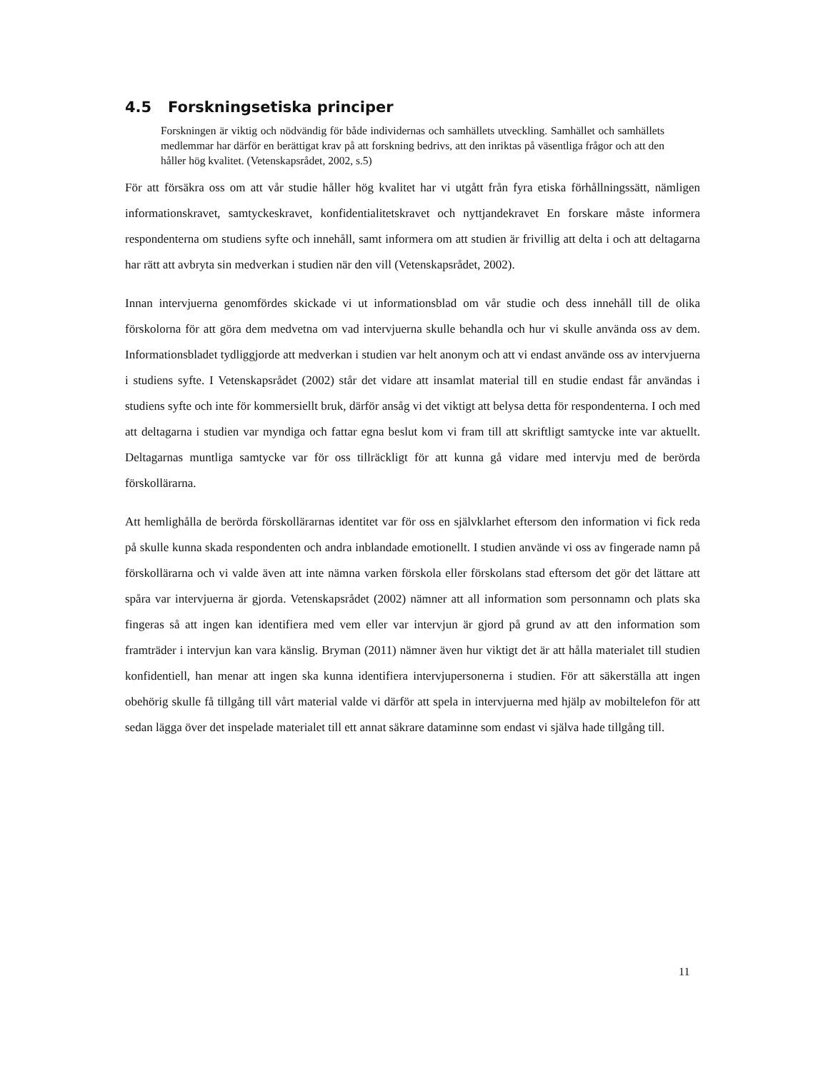4.5 Forskningsetiska principer
Forskningen är viktig och nödvändig för både individernas och samhällets utveckling. Samhället och samhällets medlemmar har därför en berättigat krav på att forskning bedrivs, att den inriktas på väsentliga frågor och att den håller hög kvalitet. (Vetenskapsrådet, 2002, s.5)
För att försäkra oss om att vår studie håller hög kvalitet har vi utgått från fyra etiska förhållningssätt, nämligen informationskravet, samtyckeskravet, konfidentialitetskravet och nyttjandekravet En forskare måste informera respondenterna om studiens syfte och innehåll, samt informera om att studien är frivillig att delta i och att deltagarna har rätt att avbryta sin medverkan i studien när den vill (Vetenskapsrådet, 2002).
Innan intervjuerna genomfördes skickade vi ut informationsblad om vår studie och dess innehåll till de olika förskolorna för att göra dem medvetna om vad intervjuerna skulle behandla och hur vi skulle använda oss av dem. Informationsbladet tydliggjorde att medverkan i studien var helt anonym och att vi endast använde oss av intervjuerna i studiens syfte. I Vetenskapsrådet (2002) står det vidare att insamlat material till en studie endast får användas i studiens syfte och inte för kommersiellt bruk, därför ansåg vi det viktigt att belysa detta för respondenterna. I och med att deltagarna i studien var myndiga och fattar egna beslut kom vi fram till att skriftligt samtycke inte var aktuellt. Deltagarnas muntliga samtycke var för oss tillräckligt för att kunna gå vidare med intervju med de berörda förskollärarna.
Att hemlighålla de berörda förskollärarnas identitet var för oss en självklarhet eftersom den information vi fick reda på skulle kunna skada respondenten och andra inblandade emotionellt. I studien använde vi oss av fingerade namn på förskollärarna och vi valde även att inte nämna varken förskola eller förskolans stad eftersom det gör det lättare att spåra var intervjuerna är gjorda. Vetenskapsrådet (2002) nämner att all information som personnamn och plats ska fingeras så att ingen kan identifiera med vem eller var intervjun är gjord på grund av att den information som framträder i intervjun kan vara känslig. Bryman (2011) nämner även hur viktigt det är att hålla materialet till studien konfidentiell, han menar att ingen ska kunna identifiera intervjupersonerna i studien. För att säkerställa att ingen obehörig skulle få tillgång till vårt material valde vi därför att spela in intervjuerna med hjälp av mobiltelefon för att sedan lägga över det inspelade materialet till ett annat säkrare dataminne som endast vi själva hade tillgång till.
11